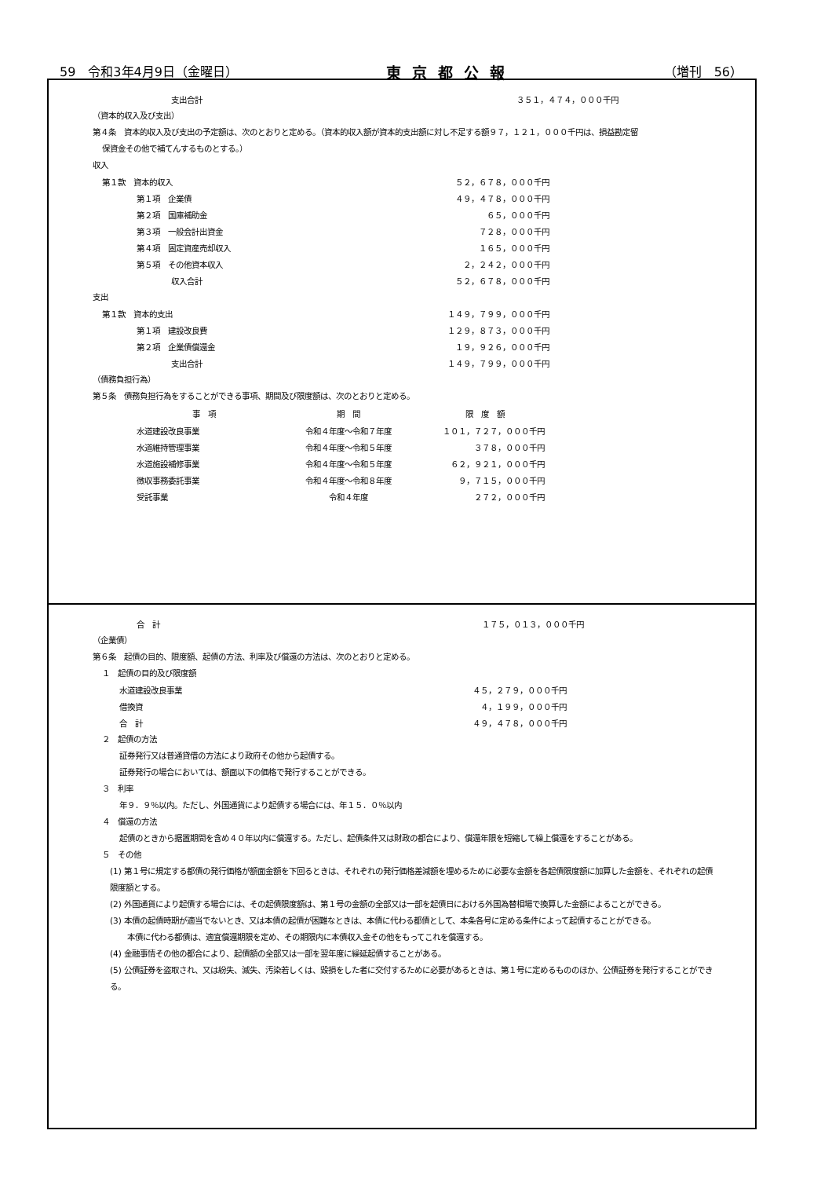59　令和3年4月9日（金曜日） 東京都公報 （増刊　56）
| 支出合計 | ３５１，４７４，０００千円 |
（資本的収入及び支出）
第４条　資本的収入及び支出の予定額は、次のとおりと定める。（資本的収入額が資本的支出額に対し不足する額９７，１２１，０００千円は、損益勘定留
保資金その他で補てんするものとする。）
収入
| 第１款 資本的収入 | ５２，６７８，０００千円 |
| 第１項 企業債 | ４９，４７８，０００千円 |
| 第２項 国庫補助金 | ６５，０００千円 |
| 第３項 一般会計出資金 | ７２８，０００千円 |
| 第４項 固定資産売却収入 | １６５，０００千円 |
| 第５項 その他資本収入 | ２，２４２，０００千円 |
| 収入合計 | ５２，６７８，０００千円 |
支出
| 第１款 資本的支出 | １４９，７９９，０００千円 |
| 第１項 建設改良費 | １２９，８７３，０００千円 |
| 第２項 企業債償還金 | １９，９２６，０００千円 |
| 支出合計 | １４９，７９９，０００千円 |
（債務負担行為）
第５条　債務負担行為をすることができる事項、期間及び限度額は、次のとおりと定める。
| 事 項 | 期 間 | 限 度 額 |
| --- | --- | --- |
| 水道建設改良事業 | 令和４年度～令和７年度 | １０１，７２７，０００千円 |
| 水道維持管理事業 | 令和４年度～令和５年度 | ３７８，０００千円 |
| 水道施設補修事業 | 令和４年度～令和５年度 | ６２，９２１，０００千円 |
| 徴収事務委託事業 | 令和４年度～令和８年度 | ９，７１５，０００千円 |
| 受託事業 | 令和４年度 | ２７２，０００千円 |
| 合 計 | １７５，０１３，０００千円 |
（企業債）
第６条　起債の目的、限度額、起債の方法、利率及び償還の方法は、次のとおりと定める。
１　起債の目的及び限度額
| 水道建設改良事業 | ４５，２７９，０００千円 |
| 借換資 | ４，１９９，０００千円 |
| 合 計 | ４９，４７８，０００千円 |
２　起債の方法
証券発行又は普通貸借の方法により政府その他から起債する。
証券発行の場合においては、額面以下の価格で発行することができる。
３　利率
年９．９％以内。ただし、外国通貨により起債する場合には、年１５．０％以内
４　償還の方法
起債のときから据置期間を含め４０年以内に償還する。ただし、起債条件又は財政の都合により、償還年限を短縮して繰上償還をすることがある。
５　その他
(1) 第１号に規定する都債の発行価格が額面金額を下回るときは、それぞれの発行価格差減額を埋めるために必要な金額を各起債限度額に加算した金額を、それぞれの起債限度額とする。
(2) 外国通貨により起債する場合には、その起債限度額は、第１号の金額の全部又は一部を起債日における外国為替相場で換算した金額によることができる。
(3) 本債の起債時期が適当でないとき、又は本債の起債が困難なときは、本債に代わる都債として、本条各号に定める条件によって起債することができる。
本債に代わる都債は、適宜償還期限を定め、その期限内に本債収入金その他をもってこれを償還する。
(4) 金融事情その他の都合により、起債額の全部又は一部を翌年度に繰延起債することがある。
(5) 公債証券を盗取され、又は紛失、滅失、汚染若しくは、毀損をした者に交付するために必要があるときは、第１号に定めるもののほか、公債証券を発行することができる。